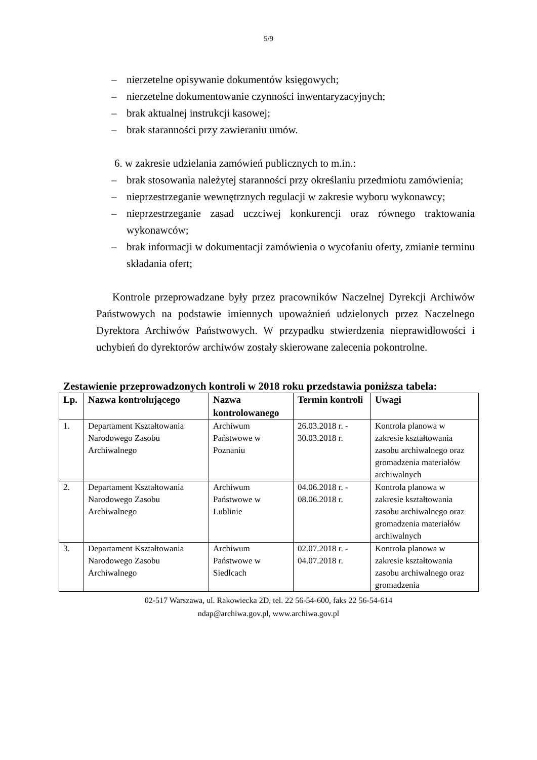5/9
– nierzetelne opisywanie dokumentów księgowych;
– nierzetelne dokumentowanie czynności inwentaryzacyjnych;
– brak aktualnej instrukcji kasowej;
– brak staranności przy zawieraniu umów.
6. w zakresie udzielania zamówień publicznych to m.in.:
– brak stosowania należytej staranności przy określaniu przedmiotu zamówienia;
– nieprzestrzeganie wewnętrznych regulacji w zakresie wyboru wykonawcy;
– nieprzestrzeganie zasad uczciwej konkurencji oraz równego traktowania wykonawców;
– brak informacji w dokumentacji zamówienia o wycofaniu oferty, zmianie terminu składania ofert;
Kontrole przeprowadzane były przez pracowników Naczelnej Dyrekcji Archiwów Państwowych na podstawie imiennych upoważnień udzielonych przez Naczelnego Dyrektora Archiwów Państwowych. W przypadku stwierdzenia nieprawidłowości i uchybień do dyrektorów archiwów zostały skierowane zalecenia pokontrolne.
Zestawienie przeprowadzonych kontroli w 2018 roku przedstawia poniższa tabela:
| Lp. | Nazwa kontrolującego | Nazwa kontrolowanego | Termin kontroli | Uwagi |
| --- | --- | --- | --- | --- |
| 1. | Departament Kształtowania Narodowego Zasobu Archiwalnego | Archiwum Państwowe w Poznaniu | 26.03.2018 r. - 30.03.2018 r. | Kontrola planowa w zakresie kształtowania zasobu archiwalnego oraz gromadzenia materiałów archiwalnych |
| 2. | Departament Kształtowania Narodowego Zasobu Archiwalnego | Archiwum Państwowe w Lublinie | 04.06.2018 r. - 08.06.2018 r. | Kontrola planowa w zakresie kształtowania zasobu archiwalnego oraz gromadzenia materiałów archiwalnych |
| 3. | Departament Kształtowania Narodowego Zasobu Archiwalnego | Archiwum Państwowe w Siedlcach | 02.07.2018 r. - 04.07.2018 r. | Kontrola planowa w zakresie kształtowania zasobu archiwalnego oraz gromadzenia |
02-517 Warszawa, ul. Rakowiecka 2D, tel. 22 56-54-600, faks 22 56-54-614
ndap@archiwa.gov.pl, www.archiwa.gov.pl